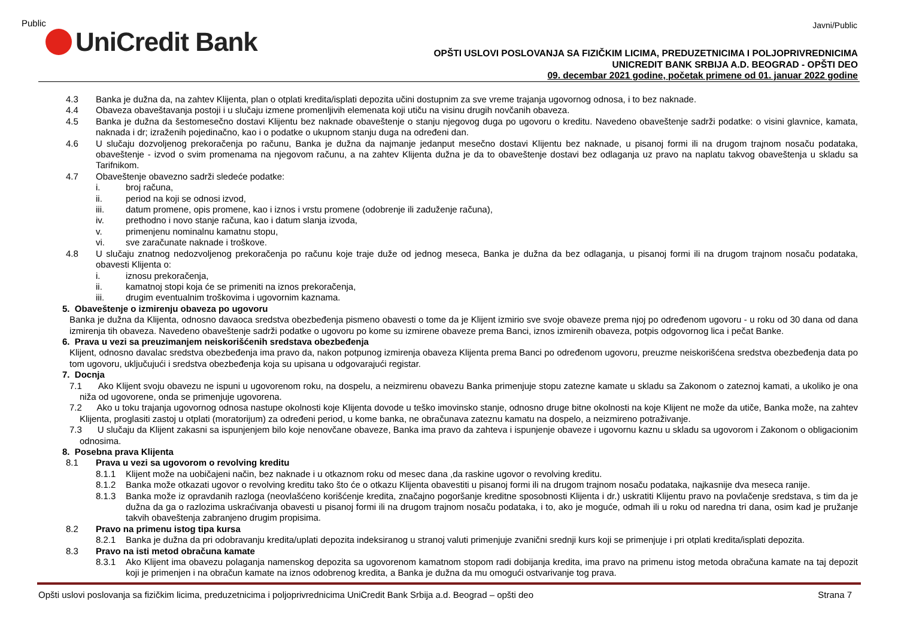Public Javni/Public
UniCredit Bank
OPŠTI USLOVI POSLOVANJA SA FIZIČKIM LICIMA, PREDUZETNICIMA I POLJOPRIVREDNICIMA
UNICREDIT BANK SRBIJA A.D. BEOGRAD - OPŠTI DEO
09. decembar 2021 godine, početak primene od 01. januar 2022 godine
4.3 Banka je dužna da, na zahtev Klijenta, plan o otplati kredita/isplati depozita učini dostupnim za sve vreme trajanja ugovornog odnosa, i to bez naknade.
4.4 Obaveza obaveštavanja postoji i u slučaju izmene promenljivih elemenata koji utiču na visinu drugih novčanih obaveza.
4.5 Banka je dužna da šestomesečno dostavi Klijentu bez naknade obaveštenje o stanju njegovog duga po ugovoru o kreditu. Navedeno obaveštenje sadrži podatke: o visini glavnice, kamata, naknada i dr; izraženih pojedinačno, kao i o podatke o ukupnom stanju duga na određeni dan.
4.6 U slučaju dozvoljenog prekoračenja po računu, Banka je dužna da najmanje jedanput mesečno dostavi Klijentu bez naknade, u pisanoj formi ili na drugom trajnom nosaču podataka, obaveštenje - izvod o svim promenama na njegovom računu, a na zahtev Klijenta dužna je da to obaveštenje dostavi bez odlaganja uz pravo na naplatu takvog obaveštenja u skladu sa Tarifnikom.
4.7 Obaveštenje obavezno sadrži sledeće podatke:
i. broj računa,
ii. period na koji se odnosi izvod,
iii. datum promene, opis promene, kao i iznos i vrstu promene (odobrenje ili zaduženje računa),
iv. prethodno i novo stanje računa, kao i datum slanja izvoda,
v. primenjenu nominalnu kamatnu stopu,
vi. sve zaračunate naknade i troškove.
4.8 U slučaju znatnog nedozvoljenog prekoračenja po računu koje traje duže od jednog meseca, Banka je dužna da bez odlaganja, u pisanoj formi ili na drugom trajnom nosaču podataka, obavesti Klijenta o:
i. iznosu prekoračenja,
ii. kamatnoj stopi koja će se primeniti na iznos prekoračenja,
iii. drugim eventualnim troškovima i ugovornim kaznama.
5. Obaveštenje o izmirenju obaveza po ugovoru
Banka je dužna da Klijenta, odnosno davaoca sredstva obezbeđenja pismeno obavesti o tome da je Klijent izmirio sve svoje obaveze prema njoj po određenom ugovoru - u roku od 30 dana od dana izmirenja tih obaveza. Navedeno obaveštenje sadrži podatke o ugovoru po kome su izmirene obaveze prema Banci, iznos izmirenih obaveza, potpis odgovornog lica i pečat Banke.
6. Prava u vezi sa preuzimanjem neiskorišćenih sredstava obezbeđenja
Klijent, odnosno davalac sredstva obezbeđenja ima pravo da, nakon potpunog izmirenja obaveza Klijenta prema Banci po određenom ugovoru, preuzme neiskorišćena sredstva obezbeđenja data po tom ugovoru, uključujući i sredstva obezbeđenja koja su upisana u odgovarajući registar.
7. Docnja
7.1 Ako Klijent svoju obavezu ne ispuni u ugovorenom roku, na dospelu, a neizmirenu obavezu Banka primenjuje stopu zatezne kamate u skladu sa Zakonom o zateznoj kamati, a ukoliko je ona niža od ugovorene, onda se primenjuje ugovorena.
7.2 Ako u toku trajanja ugovornog odnosa nastupe okolnosti koje Klijenta dovode u teško imovinsko stanje, odnosno druge bitne okolnosti na koje Klijent ne može da utiče, Banka može, na zahtev Klijenta, proglasiti zastoj u otplati (moratorijum) za određeni period, u kome banka, ne obračunava zateznu kamatu na dospelo, a neizmireno potraživanje.
7.3 U slučaju da Klijent zakasni sa ispunjenjem bilo koje nenovčane obaveze, Banka ima pravo da zahteva i ispunjenje obaveze i ugovornu kaznu u skladu sa ugovorom i Zakonom o obligacionim odnosima.
8. Posebna prava Klijenta
8.1 Prava u vezi sa ugovorom o revolving kreditu
8.1.1 Klijent može na uobičajeni način, bez naknade i u otkaznom roku od mesec dana ,da raskine ugovor o revolving kreditu.
8.1.2 Banka može otkazati ugovor o revolving kreditu tako što će o otkazu Klijenta obavestiti u pisanoj formi ili na drugom trajnom nosaču podataka, najkasnije dva meseca ranije.
8.1.3 Banka može iz opravdanih razloga (neovlašćeno korišćenje kredita, značajno pogoršanje kreditne sposobnosti Klijenta i dr.) uskratiti Klijentu pravo na povlačenje sredstava, s tim da je dužna da ga o razlozima uskraćivanja obavesti u pisanoj formi ili na drugom trajnom nosaču podataka, i to, ako je moguće, odmah ili u roku od naredna tri dana, osim kad je pružanje takvih obaveštenja zabranjeno drugim propisima.
8.2 Pravo na primenu istog tipa kursa
8.2.1 Banka je dužna da pri odobravanju kredita/uplati depozita indeksiranog u stranoj valuti primenjuje zvanični srednji kurs koji se primenjuje i pri otplati kredita/isplati depozita.
8.3 Pravo na isti metod obračuna kamate
8.3.1 Ako Klijent ima obavezu polaganja namenskog depozita sa ugovorenom kamatnom stopom radi dobijanja kredita, ima pravo na primenu istog metoda obračuna kamate na taj depozit koji je primenjen i na obračun kamate na iznos odobrenog kredita, a Banka je dužna da mu omogući ostvarivanje tog prava.
Opšti uslovi poslovanja sa fizičkim licima, preduzetnicima i poljoprivrednicima UniCredit Bank Srbija a.d. Beograd – opšti deo Strana 7